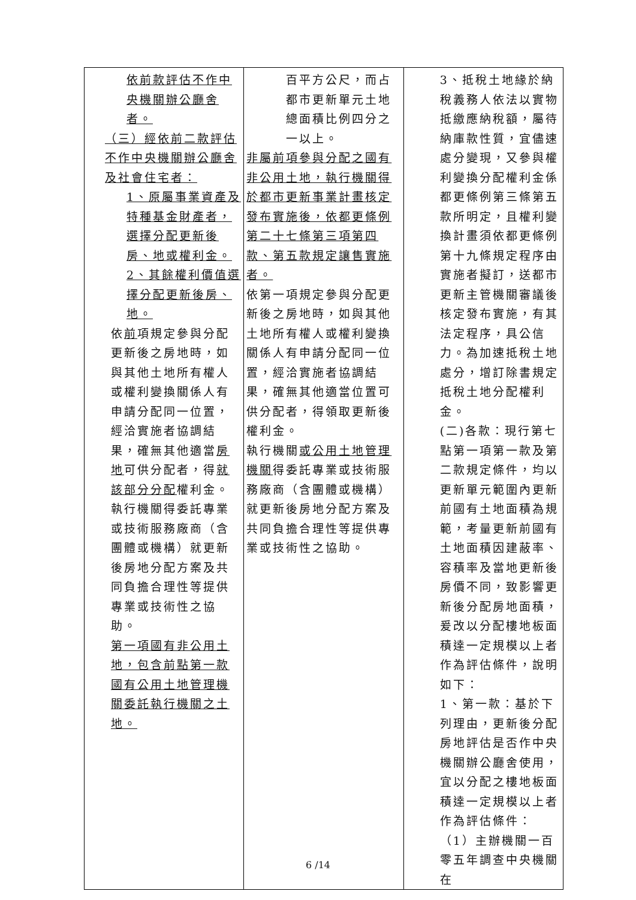| 依前款評估不作中央機關辦公廳舍者。 （三）經依前二款評估不作中央機關辦公廳舍及社會住宅者： 1、原屬事業資產及特種基金財產者，選擇分配更新後房、地或權利金。 2、其餘權利價值選擇分配更新後房、地。 依 前 項規定參與分配更新後之房地時，如與其他土地所有權人或權利變換關係人有申請分配同一位置，經洽實施者協調結果，確無其他適當 房地 可供分配者，得 就該部分分配 權利金。 執行機關得委託專業或技術服務廠商（含團體或機構）就更新後房地分配方案及共同負擔合理性等提供專業或技術性之協助。 第一項國有非公用土地，包含前點第一款國有公用土地管理機關委託執行機關之土地。 | 百平方公尺，而占都市更新單元土地總面積比例四分之一以上。 非屬前項參與分配之國有非公用土地，執行機關得於都市更新事業計畫核定發布實施後，依都更條例第二十七條第三項第四款、第五款規定讓售實施者。 依第一項規定參與分配更新後之房地時，如與其他土地所有權人或權利變換關係人有申請分配同一位置，經洽實施者協調結果，確無其他適當位置可供分配者，得領取更新後權利金。 執行機關 或公用土地管理機關 得委託專業或技術服務廠商（含團體或機構）就更新後房地分配方案及共同負擔合理性等提供專業或技術性之協助。 | 3、抵稅土地緣於納稅義務人依法以實物抵繳應納稅額，屬待納庫款性質，宜儘速處分變現，又參與權利變換分配權利金係都更條例第三條第五款所明定，且權利變換計畫須依都更條例第十九條規定程序由實施者擬訂，送都市更新主管機關審議後核定發布實施，有其法定程序，具公信力。為加速抵稅土地處分，增訂除書規定抵稅土地分配權利金。 (二)各款：現行第七點第一項第一款及第二款規定條件，均以更新單元範圍內更新前國有土地面積為規範，考量更新前國有土地面積因建蔽率、容積率及當地更新後房價不同，致影響更新後分配房地面積，爰改以分配樓地板面積達一定規模以上者作為評估條件，說明如下： 1、第一款：基於下列理由，更新後分配房地評估是否作中央機關辦公廳舍使用，宜以分配之樓地板面積達一定規模以上者作為評估條件： （1）主辦機關一百零五年調查中央機關在 |
6 /14